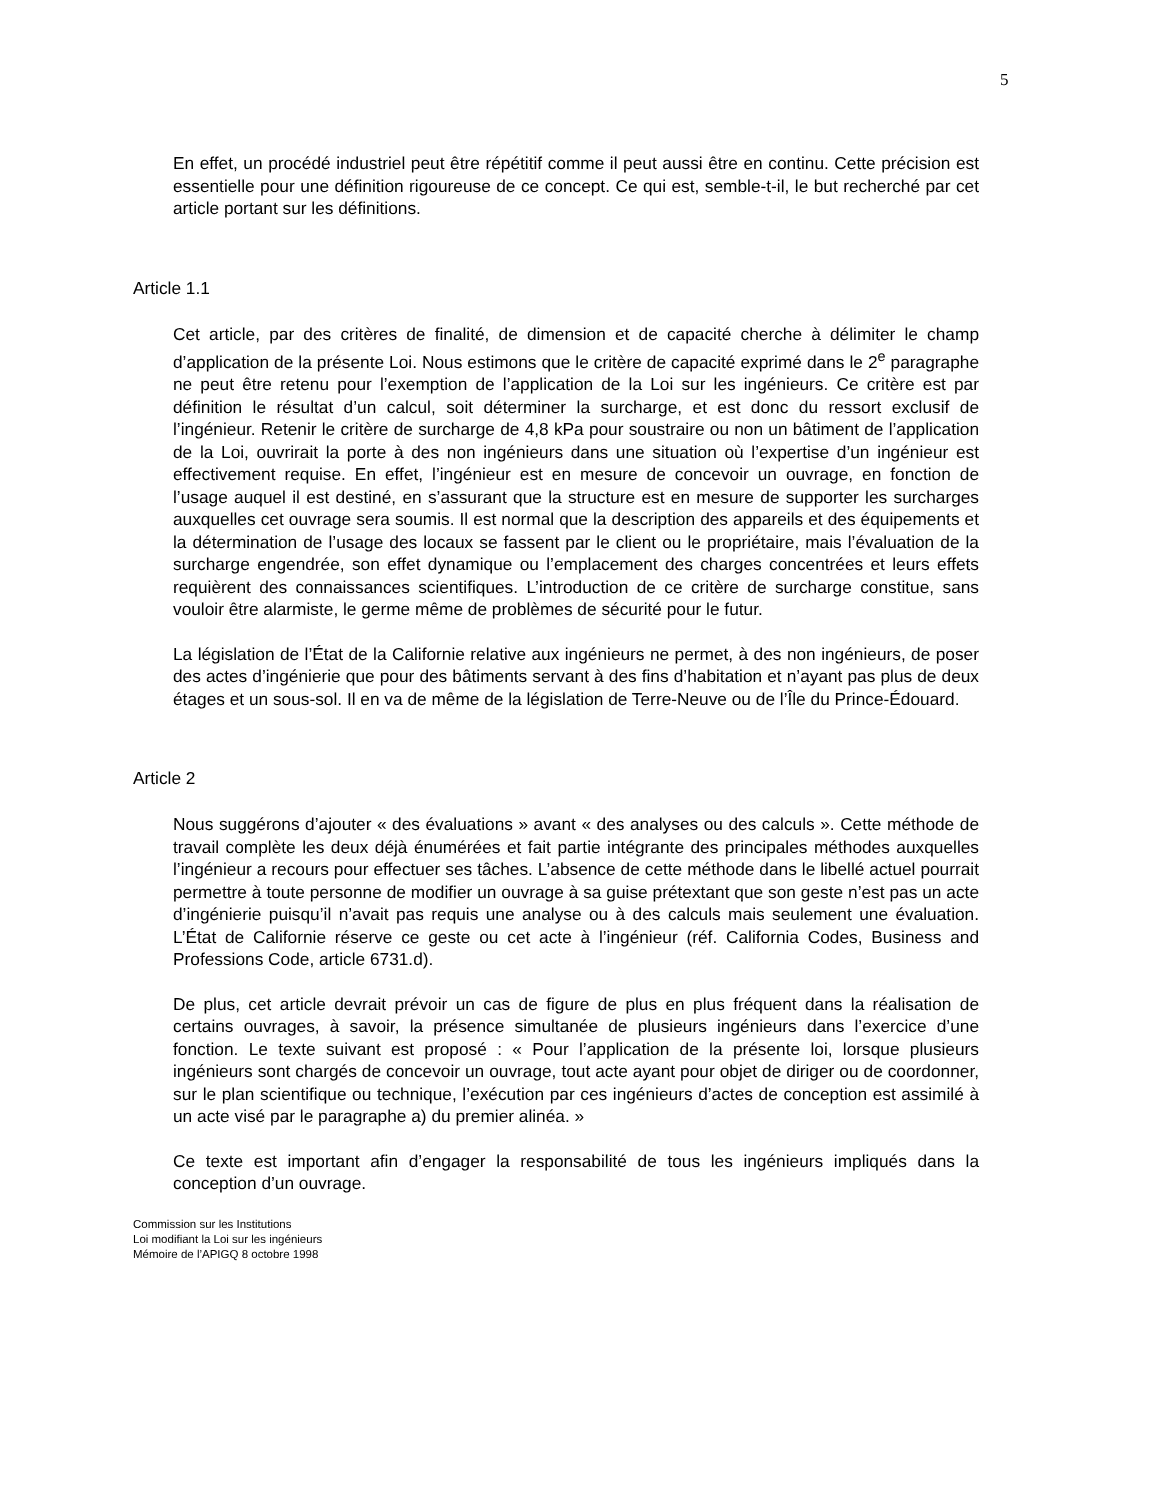5
En effet, un procédé industriel peut être répétitif comme il peut aussi être en continu. Cette précision est essentielle pour une définition rigoureuse de ce concept. Ce qui est, semble-t-il, le but recherché par cet article portant sur les définitions.
Article 1.1
Cet article, par des critères de finalité, de dimension et de capacité cherche à délimiter le champ d’application de la présente Loi. Nous estimons que le critère de capacité exprimé dans le 2<sup>e</sup> paragraphe ne peut être retenu pour l’exemption de l’application de la Loi sur les ingénieurs. Ce critère est par définition le résultat d’un calcul, soit déterminer la surcharge, et est donc du ressort exclusif de l’ingénieur. Retenir le critère de surcharge de 4,8 kPa pour soustraire ou non un bâtiment de l’application de la Loi, ouvrirait la porte à des non ingénieurs dans une situation où l’expertise d’un ingénieur est effectivement requise. En effet, l’ingénieur est en mesure de concevoir un ouvrage, en fonction de l’usage auquel il est destiné, en s’assurant que la structure est en mesure de supporter les surcharges auxquelles cet ouvrage sera soumis. Il est normal que la description des appareils et des équipements et la détermination de l’usage des locaux se fassent par le client ou le propriétaire, mais l’évaluation de la surcharge engendrée, son effet dynamique ou l’emplacement des charges concentrées et leurs effets requièrent des connaissances scientifiques. L’introduction de ce critère de surcharge constitue, sans vouloir être alarmiste, le germe même de problèmes de sécurité pour le futur.
La législation de l’État de la Californie relative aux ingénieurs ne permet, à des non ingénieurs, de poser des actes d’ingénierie que pour des bâtiments servant à des fins d’habitation et n’ayant pas plus de deux étages et un sous-sol. Il en va de même de la législation de Terre-Neuve ou de l’Île du Prince-Édouard.
Article 2
Nous suggérons d’ajouter « des évaluations » avant « des analyses ou des calculs ». Cette méthode de travail complète les deux déjà énumérées et fait partie intégrante des principales méthodes auxquelles l’ingénieur a recours pour effectuer ses tâches. L’absence de cette méthode dans le libellé actuel pourrait permettre à toute personne de modifier un ouvrage à sa guise prétextant que son geste n’est pas un acte d’ingénierie puisqu’il n’avait pas requis une analyse ou à des calculs mais seulement une évaluation. L’État de Californie réserve ce geste ou cet acte à l’ingénieur (réf. California Codes, Business and Professions Code, article 6731.d).
De plus, cet article devrait prévoir un cas de figure de plus en plus fréquent dans la réalisation de certains ouvrages, à savoir, la présence simultanée de plusieurs ingénieurs dans l’exercice d’une fonction. Le texte suivant est proposé : « Pour l’application de la présente loi, lorsque plusieurs ingénieurs sont chargés de concevoir un ouvrage, tout acte ayant pour objet de diriger ou de coordonner, sur le plan scientifique ou technique, l’exécution par ces ingénieurs d’actes de conception est assimilé à un acte visé par le paragraphe a) du premier alinéa. »
Ce texte est important afin d’engager la responsabilité de tous les ingénieurs impliqués dans la conception d’un ouvrage.
Commission sur les Institutions
Loi modifiant la Loi sur les ingénieurs
Mémoire de l’APIGQ 8 octobre 1998